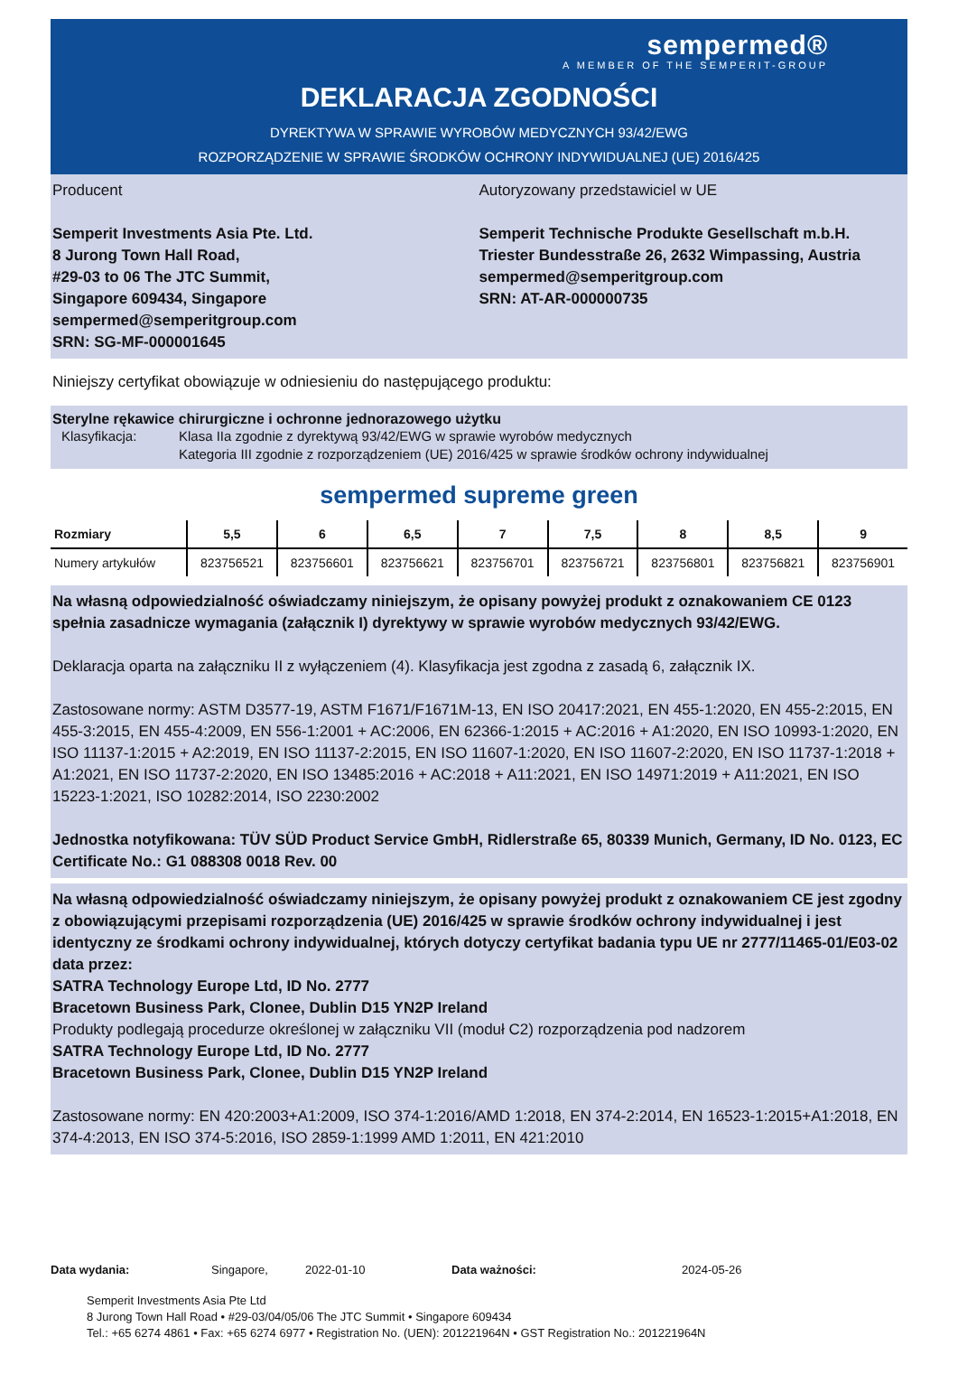sempermed®
A MEMBER OF THE SEMPERIT-GROUP
DEKLARACJA ZGODNOŚCI
DYREKTYWA W SPRAWIE WYROBÓW MEDYCZNYCH 93/42/EWG
ROZPORZĄDZENIE W SPRAWIE ŚRODKÓW OCHRONY INDYWIDUALNEJ (UE) 2016/425
Producent
Semperit Investments Asia Pte. Ltd.
8 Jurong Town Hall Road,
#29-03 to 06 The JTC Summit,
Singapore 609434, Singapore
sempermed@semperitgroup.com
SRN: SG-MF-000001645
Autoryzowany przedstawiciel w UE
Semperit Technische Produkte Gesellschaft m.b.H.
Triester Bundesstraße 26, 2632 Wimpassing, Austria
sempermed@semperitgroup.com
SRN: AT-AR-000000735
Niniejszy certyfikat obowiązuje w odniesieniu do następującego produktu:
Sterylne rękawice chirurgiczne i ochronne jednorazowego użytku
Klasyfikacja: Klasa IIa zgodnie z dyrektywą 93/42/EWG w sprawie wyrobów medycznych
Kategoria III zgodnie z rozporządzeniem (UE) 2016/425 w sprawie środków ochrony indywidualnej
sempermed supreme green
| Rozmiary | 5,5 | 6 | 6,5 | 7 | 7,5 | 8 | 8,5 | 9 |
| --- | --- | --- | --- | --- | --- | --- | --- | --- |
| Numery artykułów | 823756521 | 823756601 | 823756621 | 823756701 | 823756721 | 823756801 | 823756821 | 823756901 |
Na własną odpowiedzialność oświadczamy niniejszym, że opisany powyżej produkt z oznakowaniem CE 0123 spełnia zasadnicze wymagania (załącznik I) dyrektywy w sprawie wyrobów medycznych 93/42/EWG.
Deklaracja oparta na załączniku II z wyłączeniem (4). Klasyfikacja jest zgodna z zasadą 6, załącznik IX.
Zastosowane normy: ASTM D3577-19, ASTM F1671/F1671M-13, EN ISO 20417:2021, EN 455-1:2020, EN 455-2:2015, EN 455-3:2015, EN 455-4:2009, EN 556-1:2001 + AC:2006, EN 62366-1:2015 + AC:2016 + A1:2020, EN ISO 10993-1:2020, EN ISO 11137-1:2015 + A2:2019, EN ISO 11137-2:2015, EN ISO 11607-1:2020, EN ISO 11607-2:2020, EN ISO 11737-1:2018 + A1:2021, EN ISO 11737-2:2020, EN ISO 13485:2016 + AC:2018 + A11:2021, EN ISO 14971:2019 + A11:2021, EN ISO 15223-1:2021, ISO 10282:2014, ISO 2230:2002
Jednostka notyfikowana: TÜV SÜD Product Service GmbH, Ridlerstraße 65, 80339 Munich, Germany, ID No. 0123, EC Certificate No.: G1 088308 0018 Rev. 00
Na własną odpowiedzialność oświadczamy niniejszym, że opisany powyżej produkt z oznakowaniem CE jest zgodny z obowiązującymi przepisami rozporządzenia (UE) 2016/425 w sprawie środków ochrony indywidualnej i jest identyczny ze środkami ochrony indywidualnej, których dotyczy certyfikat badania typu UE nr 2777/11465-01/E03-02 data przez:
SATRA Technology Europe Ltd, ID No. 2777
Bracetown Business Park, Clonee, Dublin D15 YN2P Ireland
Produkty podlegają procedurze określonej w załączniku VII (moduł C2) rozporządzenia pod nadzorem
SATRA Technology Europe Ltd, ID No. 2777
Bracetown Business Park, Clonee, Dublin D15 YN2P Ireland
Zastosowane normy: EN 420:2003+A1:2009, ISO 374-1:2016/AMD 1:2018, EN 374-2:2014, EN 16523-1:2015+A1:2018, EN 374-4:2013, EN ISO 374-5:2016, ISO 2859-1:1999 AMD 1:2011, EN 421:2010
Data wydania: Singapore, 2022-01-10 Data ważności: 2024-05-26
Semperit Investments Asia Pte Ltd
8 Jurong Town Hall Road • #29-03/04/05/06 The JTC Summit • Singapore 609434
Tel.: +65 6274 4861 • Fax: +65 6274 6977 • Registration No. (UEN): 201221964N • GST Registration No.: 201221964N